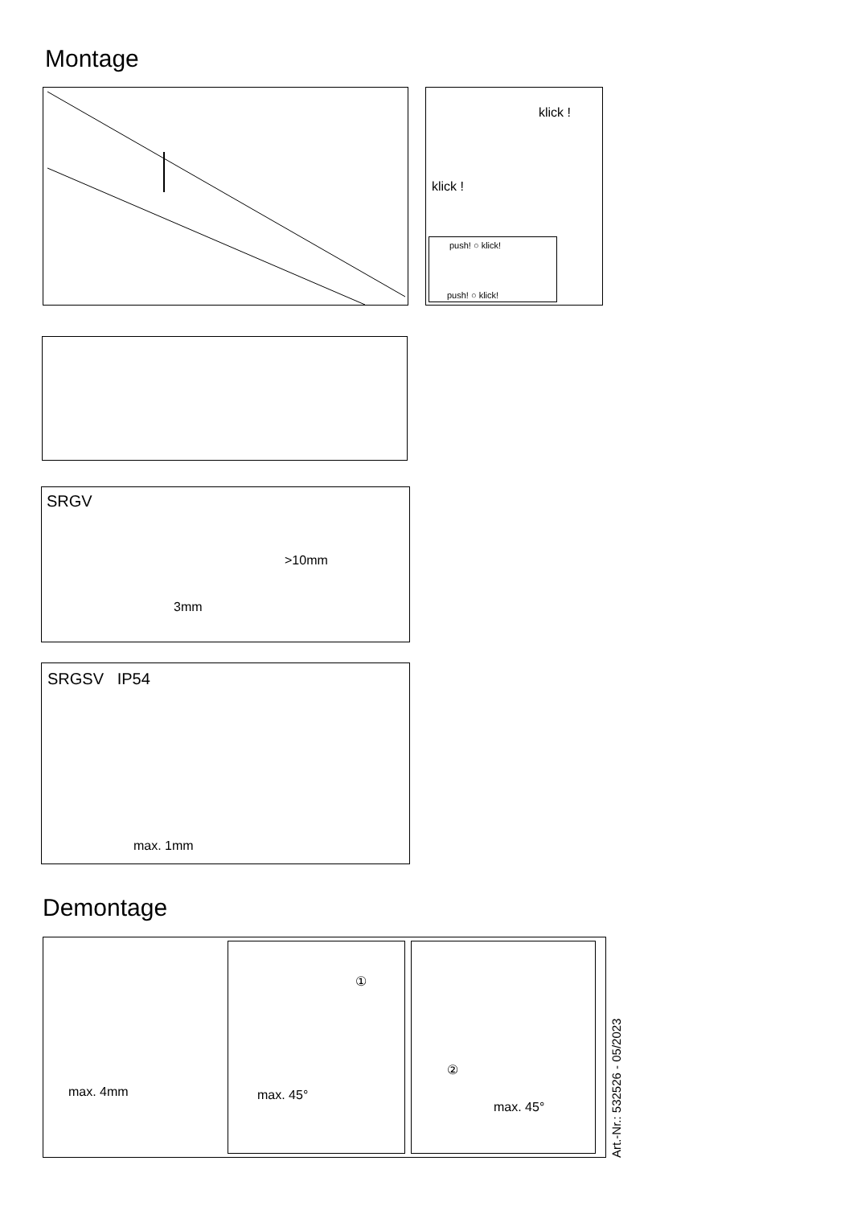Montage
klick !
klick !
push! ○ klick!
push! ○ klick!
SRGV
>10mm
3mm
SRGSV IP54
max. 1mm
Demontage
max. 4mm
①
max. 45°
②
max. 45°
Art.-Nr.: 532526 - 05/2023